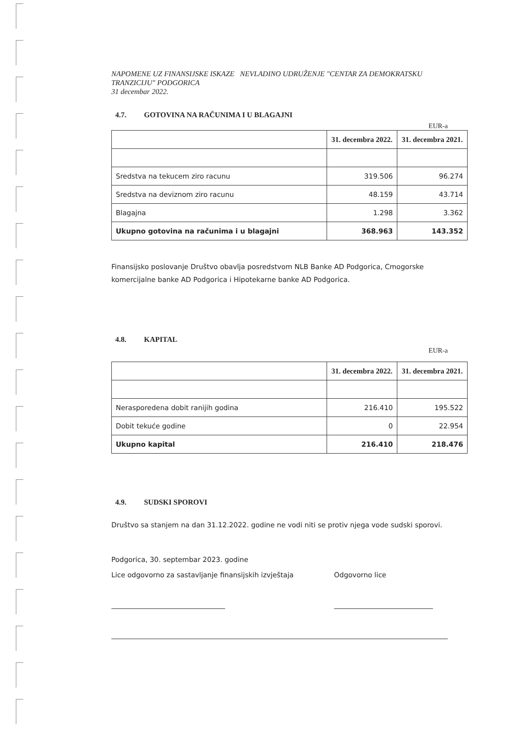NAPOMENE UZ FINANSIJSKE ISKAZE NEVLADINO UDRUŽENJE "CENTAR ZA DEMOKRATSKU TRANZICIJU" PODGORICA
31 decembar 2022.
4.7. GOTOVINA NA RAČUNIMA I U BLAGAJNI
EUR-a
| | 31. decembra 2022. | 31. decembra 2021. |
| Sredstva na tekucem ziro racunu | 319.506 | 96.274 |
| Sredstva na deviznom ziro racunu | 48.159 | 43.714 |
| Blagajna | 1.298 | 3.362 |
| Ukupno gotovina na računima i u blagajni | 368.963 | 143.352 |
Finansijsko poslovanje Društvo obavlja posredstvom NLB Banke AD Podgorica, Cmogorske komercijalne banke AD Podgorica i Hipotekarne banke AD Podgorica.
4.8. KAPITAL
EUR-a
| | 31. decembra 2022. | 31. decembra 2021. |
| Nerasporedena dobit ranijih godina | 216.410 | 195.522 |
| Dobit tekuće godine | 0 | 22.954 |
| Ukupno kapital | 216.410 | 218.476 |
4.9. SUDSKI SPOROVI
Društvo sa stanjem na dan 31.12.2022. godine ne vodi niti se protiv njega vode sudski sporovi.
Podgorica, 30. septembar 2023. godine
Lice odgovorno za sastavljanje finansijskih izvještaja
Odgovorno lice